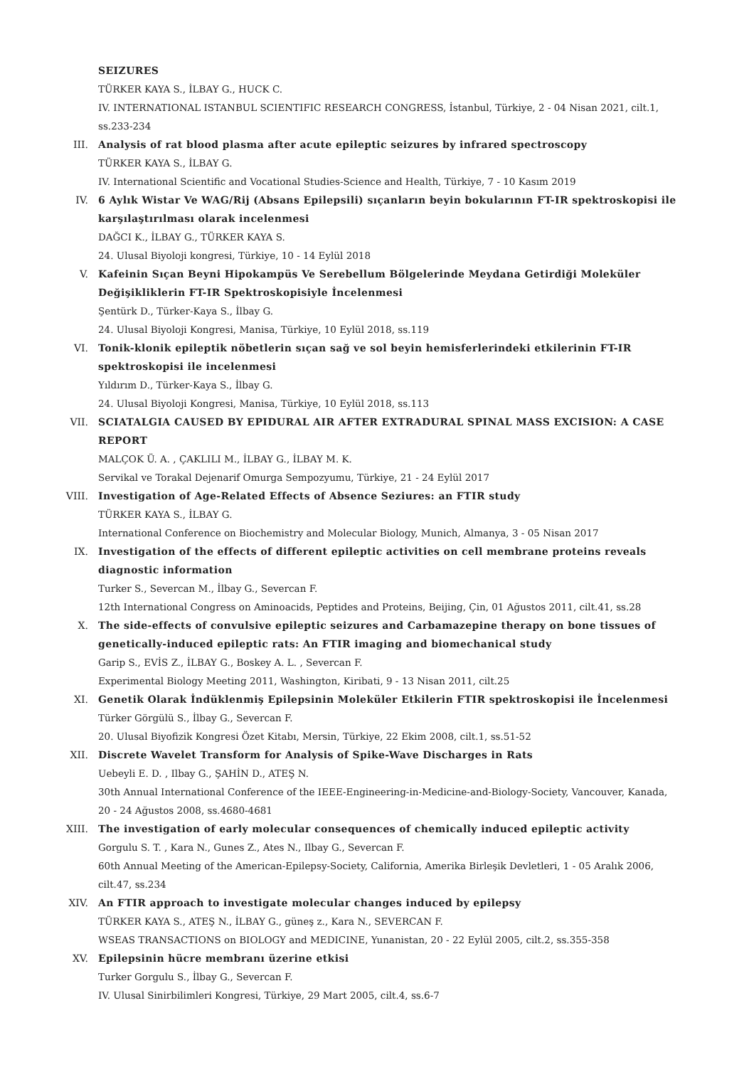SEIZURES
TÜRKER KAYA S., İLBAY G., HUCK C.
IV. INTERNATIONAL ISTANBUL SCIENTIFIC RESEARCH CONGRESS, İstanbul, Türkiye, 2 - 04 Nisan 2021, cilt.1, ss.233-234
III. Analysis of rat blood plasma after acute epileptic seizures by infrared spectroscopy
TÜRKER KAYA S., İLBAY G.
IV. International Scientific and Vocational Studies-Science and Health, Türkiye, 7 - 10 Kasım 2019
IV. 6 Aylık Wistar Ve WAG/Rij (Absans Epilepsili) sıçanların beyin bokularının FT-IR spektroskopisi ile karşılaştırılması olarak incelenmesi
DAĞCI K., İLBAY G., TÜRKER KAYA S.
24. Ulusal Biyoloji kongresi, Türkiye, 10 - 14 Eylül 2018
V. Kafeinin Sıçan Beyni Hipokampüs Ve Serebellum Bölgelerinde Meydana Getirdiği Moleküler Değişikliklerin FT-IR Spektroskopisiyle İncelenmesi
Şentürk D., Türker-Kaya S., İlbay G.
24. Ulusal Biyoloji Kongresi, Manisa, Türkiye, 10 Eylül 2018, ss.119
VI. Tonik-klonik epileptik nöbetlerin sıçan sağ ve sol beyin hemisferlerindeki etkilerinin FT-IR spektroskopisi ile incelenmesi
Yıldırım D., Türker-Kaya S., İlbay G.
24. Ulusal Biyoloji Kongresi, Manisa, Türkiye, 10 Eylül 2018, ss.113
VII. SCIATALGIA CAUSED BY EPIDURAL AIR AFTER EXTRADURAL SPINAL MASS EXCISION: A CASE REPORT
MALÇOK Ü. A. , ÇAKLILI M., İLBAY G., İLBAY M. K.
Servikal ve Torakal Dejenarif Omurga Sempozyumu, Türkiye, 21 - 24 Eylül 2017
VIII. Investigation of Age-Related Effects of Absence Seziures: an FTIR study
TÜRKER KAYA S., İLBAY G.
International Conference on Biochemistry and Molecular Biology, Munich, Almanya, 3 - 05 Nisan 2017
IX. Investigation of the effects of different epileptic activities on cell membrane proteins reveals diagnostic information
Turker S., Severcan M., İlbay G., Severcan F.
12th International Congress on Aminoacids, Peptides and Proteins, Beijing, Çin, 01 Ağustos 2011, cilt.41, ss.28
X. The side-effects of convulsive epileptic seizures and Carbamazepine therapy on bone tissues of genetically-induced epileptic rats: An FTIR imaging and biomechanical study
Garip S., EVİS Z., İLBAY G., Boskey A. L. , Severcan F.
Experimental Biology Meeting 2011, Washington, Kiribati, 9 - 13 Nisan 2011, cilt.25
XI. Genetik Olarak İndüklenmiş Epilepsinin Moleküler Etkilerin FTIR spektroskopisi ile İncelenmesi
Türker Görgülü S., İlbay G., Severcan F.
20. Ulusal Biyofizik Kongresi Özet Kitabı, Mersin, Türkiye, 22 Ekim 2008, cilt.1, ss.51-52
XII. Discrete Wavelet Transform for Analysis of Spike-Wave Discharges in Rats
Uebeyli E. D. , Ilbay G., ŞAHİN D., ATEŞ N.
30th Annual International Conference of the IEEE-Engineering-in-Medicine-and-Biology-Society, Vancouver, Kanada, 20 - 24 Ağustos 2008, ss.4680-4681
XIII. The investigation of early molecular consequences of chemically induced epileptic activity
Gorgulu S. T. , Kara N., Gunes Z., Ates N., Ilbay G., Severcan F.
60th Annual Meeting of the American-Epilepsy-Society, California, Amerika Birleşik Devletleri, 1 - 05 Aralık 2006, cilt.47, ss.234
XIV. An FTIR approach to investigate molecular changes induced by epilepsy
TÜRKER KAYA S., ATEŞ N., İLBAY G., güneş z., Kara N., SEVERCAN F.
WSEAS TRANSACTIONS on BIOLOGY and MEDICINE, Yunanistan, 20 - 22 Eylül 2005, cilt.2, ss.355-358
XV. Epilepsinin hücre membranı üzerine etkisi
Turker Gorgulu S., İlbay G., Severcan F.
IV. Ulusal Sinirbilimleri Kongresi, Türkiye, 29 Mart 2005, cilt.4, ss.6-7